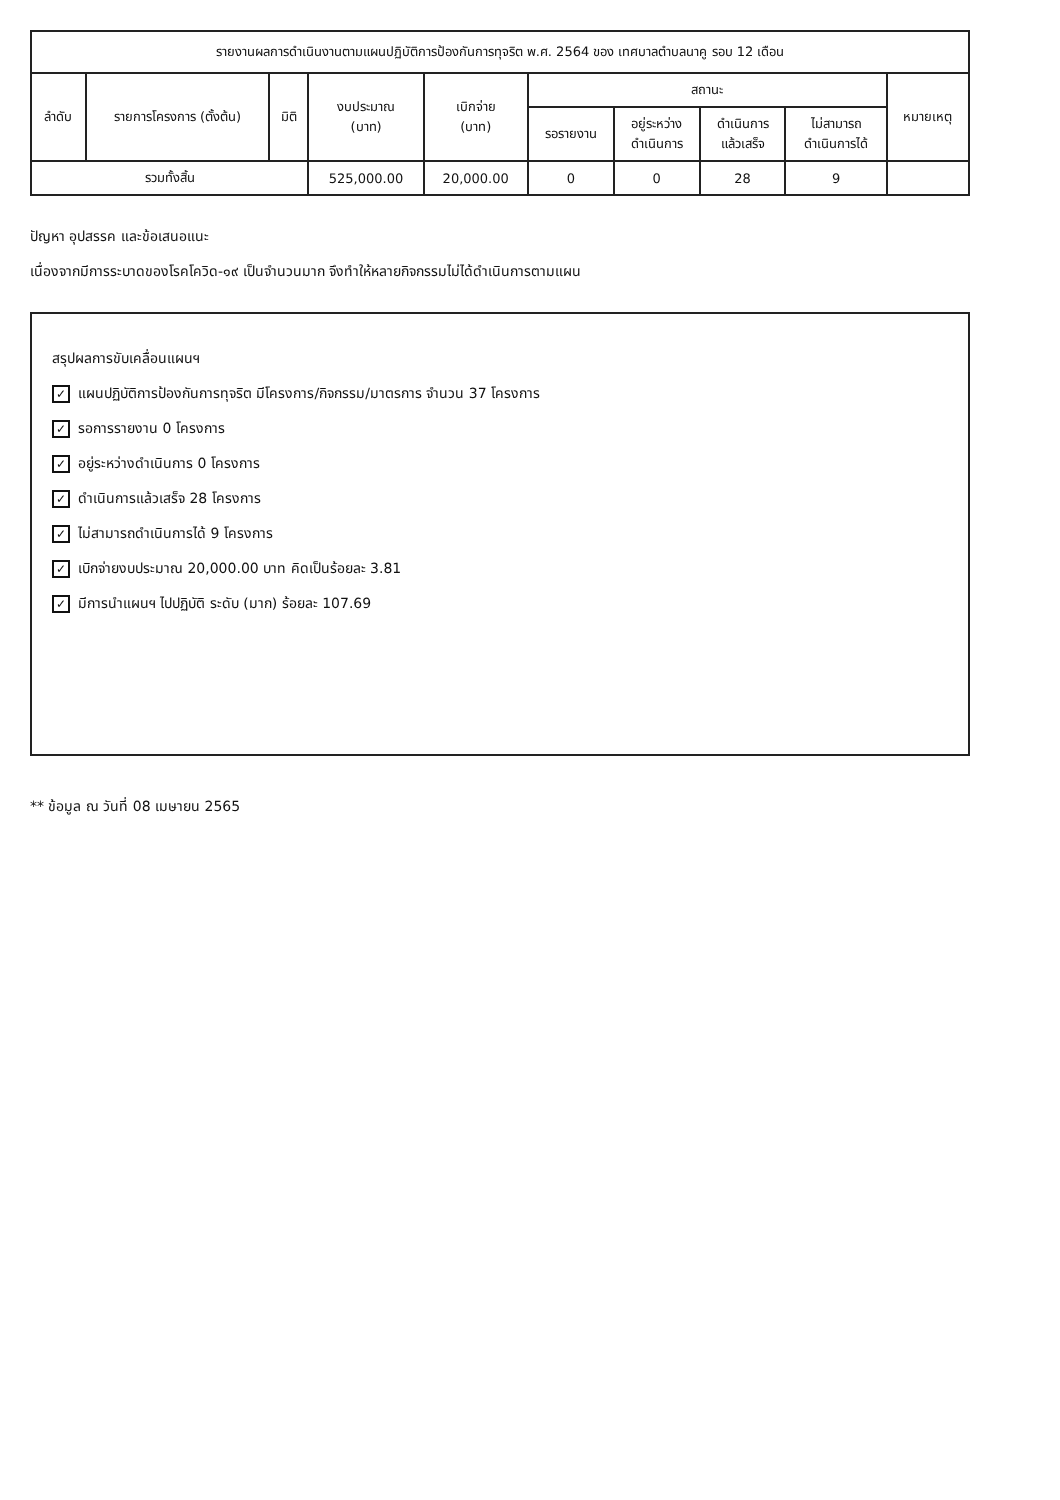| รายงานผลการดำเนินงานตามแผนปฏิบัติการป้องกันการทุจริต พ.ศ. 2564 ของ เทศบาลตำบลนาคู รอบ 12 เดือน | | | | | | | | | |
| --- | --- | --- | --- | --- | --- | --- | --- | --- | --- |
| ลำดับ | รายการโครงการ (ตั้งต้น) | มิติ | งบประมาณ (บาท) | เบิกจ่าย (บาท) | สถานะ | | | | หมายเหตุ |
| | | | | | รอรายงาน | อยู่ระหว่าง ดำเนินการ | ดำเนินการ แล้วเสร็จ | ไม่สามารถ ดำเนินการได้ | |
| รวมทั้งสิ้น | | | 525,000.00 | 20,000.00 | 0 | 0 | 28 | 9 | |
ปัญหา อุปสรรค และข้อเสนอแนะ
เนื่องจากมีการระบาดของโรคโควิด-๑๙ เป็นจำนวนมาก จึงทำให้หลายกิจกรรมไม่ได้ดำเนินการตามแผน
สรุปผลการขับเคลื่อนแผนฯ
✓ แผนปฏิบัติการป้องกันการทุจริต มีโครงการ/กิจกรรม/มาตรการ จำนวน 37 โครงการ
✓ รอการรายงาน 0 โครงการ
✓ อยู่ระหว่างดำเนินการ 0 โครงการ
✓ ดำเนินการแล้วเสร็จ 28 โครงการ
✓ ไม่สามารถดำเนินการได้ 9 โครงการ
✓ เบิกจ่ายงบประมาณ 20,000.00 บาท คิดเป็นร้อยละ 3.81
✓ มีการนำแผนฯ ไปปฏิบัติ ระดับ (มาก) ร้อยละ 107.69
** ข้อมูล ณ วันที่ 08 เมษายน 2565